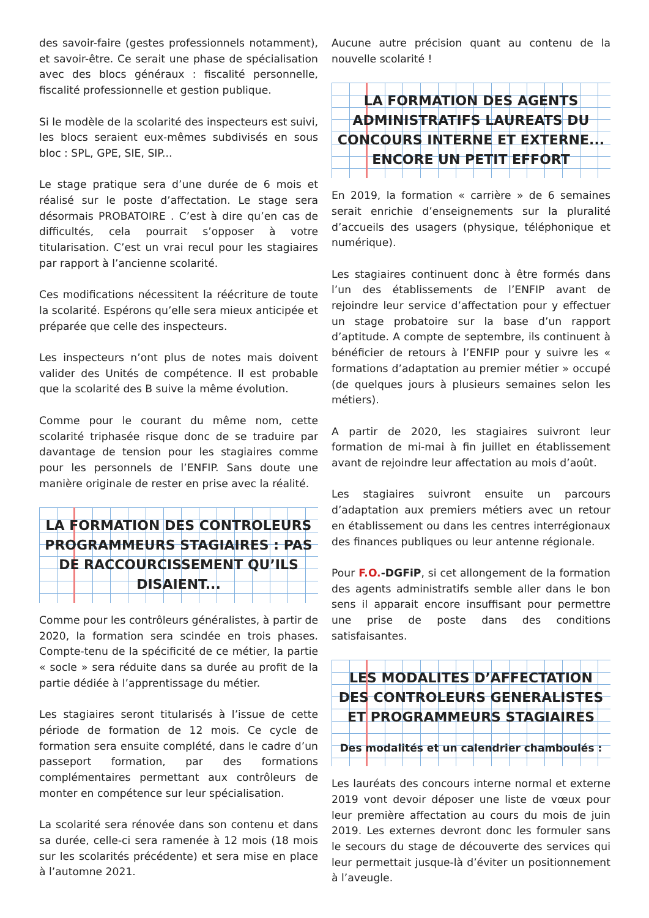des savoir-faire (gestes professionnels notamment), et savoir-être. Ce serait une phase de spécialisation avec des blocs généraux : fiscalité personnelle, fiscalité professionnelle et gestion publique.
Si le modèle de la scolarité des inspecteurs est suivi, les blocs seraient eux-mêmes subdivisés en sous bloc : SPL, GPE, SIE, SIP...
Le stage pratique sera d’une durée de 6 mois et réalisé sur le poste d’affectation. Le stage sera désormais PROBATOIRE . C’est à dire qu’en cas de difficultés, cela pourrait s’opposer à votre titularisation. C’est un vrai recul pour les stagiaires par rapport à l’ancienne scolarité.
Ces modifications nécessitent la réécriture de toute la scolarité. Espérons qu’elle sera mieux anticipée et préparée que celle des inspecteurs.
Les inspecteurs n’ont plus de notes mais doivent valider des Unités de compétence. Il est probable que la scolarité des B suive la même évolution.
Comme pour le courant du même nom, cette scolarité triphasée risque donc de se traduire par davantage de tension pour les stagiaires comme pour les personnels de l’ENFIP. Sans doute une manière originale de rester en prise avec la réalité.
LA FORMATION DES CONTROLEURS PROGRAMMEURS STAGIAIRES : PAS DE RACCOURCISSEMENT QU’ILS DISAIENT...
Comme pour les contrôleurs généralistes, à partir de 2020, la formation sera scindée en trois phases. Compte-tenu de la spécificité de ce métier, la partie « socle » sera réduite dans sa durée au profit de la partie dédiée à l’apprentissage du métier.
Les stagiaires seront titularisés à l’issue de cette période de formation de 12 mois. Ce cycle de formation sera ensuite complété, dans le cadre d’un passeport formation, par des formations complémentaires permettant aux contrôleurs de monter en compétence sur leur spécialisation.
La scolarité sera rénovée dans son contenu et dans sa durée, celle-ci sera ramenée à 12 mois (18 mois sur les scolarités précédente) et sera mise en place à l’automne 2021.
Aucune autre précision quant au contenu de la nouvelle scolarité !
LA FORMATION DES AGENTS ADMINISTRATIFS LAUREATS DU CONCOURS INTERNE ET EXTERNE... ENCORE UN PETIT EFFORT
En 2019, la formation « carrière » de 6 semaines serait enrichie d’enseignements sur la pluralité d’accueils des usagers (physique, téléphonique et numérique).
Les stagiaires continuent donc à être formés dans l’un des établissements de l’ENFIP avant de rejoindre leur service d’affectation pour y effectuer un stage probatoire sur la base d’un rapport d’aptitude. A compte de septembre, ils continuent à bénéficier de retours à l’ENFIP pour y suivre les « formations d’adaptation au premier métier » occupé (de quelques jours à plusieurs semaines selon les métiers).
A partir de 2020, les stagiaires suivront leur formation de mi-mai à fin juillet en établissement avant de rejoindre leur affectation au mois d’août.
Les stagiaires suivront ensuite un parcours d’adaptation aux premiers métiers avec un retour en établissement ou dans les centres interrégionaux des finances publiques ou leur antenne régionale.
Pour F.O.-DGFiP, si cet allongement de la formation des agents administratifs semble aller dans le bon sens il apparait encore insuffisant pour permettre une prise de poste dans des conditions satisfaisantes.
LES MODALITES D’AFFECTATION DES CONTROLEURS GENERALISTES ET PROGRAMMEURS STAGIAIRES
Des modalités et un calendrier chamboulés :
Les lauréats des concours interne normal et externe 2019 vont devoir déposer une liste de vœux pour leur première affectation au cours du mois de juin 2019. Les externes devront donc les formuler sans le secours du stage de découverte des services qui leur permettait jusque-là d’éviter un positionnement à l’aveugle.